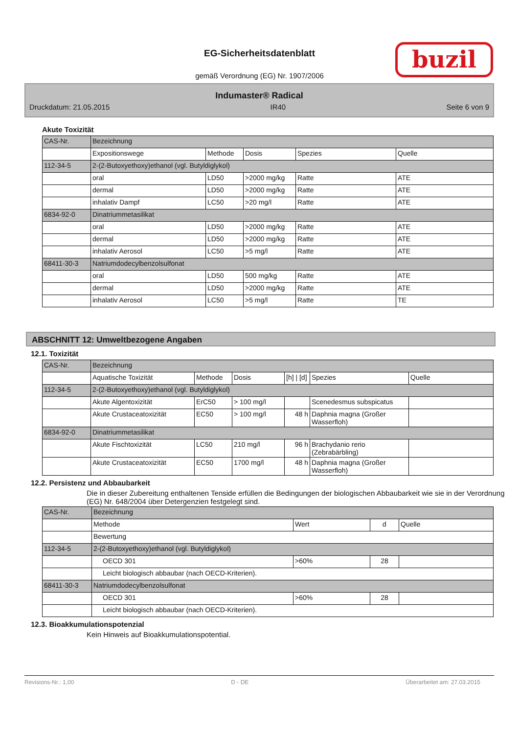EG-Sicherheitsdatenblatt
gemäß Verordnung (EG) Nr. 1907/2006
buzil
Indumaster® Radical
Druckdatum: 21.05.2015 IR40 Seite 6 von 9
Akute Toxizität
| CAS-Nr. | Bezeichnung | | | | |
| | Expositionswege | Methode | Dosis | Spezies | Quelle |
| 112-34-5 | 2-(2-Butoxyethoxy)ethanol (vgl. Butyldiglykol) | | | | |
| | oral | LD50 | >2000 mg/kg | Ratte | ATE |
| | dermal | LD50 | >2000 mg/kg | Ratte | ATE |
| | inhalativ Dampf | LC50 | >20 mg/l | Ratte | ATE |
| 6834-92-0 | Dinatriummetasilikat | | | | |
| | oral | LD50 | >2000 mg/kg | Ratte | ATE |
| | dermal | LD50 | >2000 mg/kg | Ratte | ATE |
| | inhalativ Aerosol | LC50 | >5 mg/l | Ratte | ATE |
| 68411-30-3 | Natriumdodecylbenzolsulfonat | | | | |
| | oral | LD50 | 500 mg/kg | Ratte | ATE |
| | dermal | LD50 | >2000 mg/kg | Ratte | ATE |
| | inhalativ Aerosol | LC50 | >5 mg/l | Ratte | TE |
ABSCHNITT 12: Umweltbezogene Angaben
12.1. Toxizität
| CAS-Nr. | Bezeichnung | | | | | |
| | Aquatische Toxizität | Methode | Dosis | [h] / [d] | Spezies | Quelle |
| 112-34-5 | 2-(2-Butoxyethoxy)ethanol (vgl. Butyldiglykol) | | | | | |
| | Akute Algentoxizität | ErC50 | > 100 mg/l | | Scenedesmus subspicatus | |
| | Akute Crustaceatoxizität | EC50 | > 100 mg/l | 48 h | Daphnia magna (Großer Wasserfloh) | |
| 6834-92-0 | Dinatriummetasilikat | | | | | |
| | Akute Fischtoxizität | LC50 | 210 mg/l | 96 h | Brachydanio rerio (Zebrabärbling) | |
| | Akute Crustaceatoxizität | EC50 | 1700 mg/l | 48 h | Daphnia magna (Großer Wasserfloh) | |
12.2. Persistenz und Abbaubarkeit
Die in dieser Zubereitung enthaltenen Tenside erfüllen die Bedingungen der biologischen Abbaubarkeit wie sie in der Verordnung (EG) Nr. 648/2004 über Detergenzien festgelegt sind.
| CAS-Nr. | Bezeichnung | | | |
| | Methode | Wert | d | Quelle |
| | Bewertung | | | |
| 112-34-5 | 2-(2-Butoxyethoxy)ethanol (vgl. Butyldiglykol) | | | |
| | OECD 301 | >60% | 28 | |
| | Leicht biologisch abbaubar (nach OECD-Kriterien). | | | |
| 68411-30-3 | Natriumdodecylbenzolsulfonat | | | |
| | OECD 301 | >60% | 28 | |
| | Leicht biologisch abbaubar (nach OECD-Kriterien). | | | |
12.3. Bioakkumulationspotenzial
Kein Hinweis auf Bioakkumulationspotential.
Revisions-Nr.: 1,00 D - DE Überarbeitet am: 27.03.2015